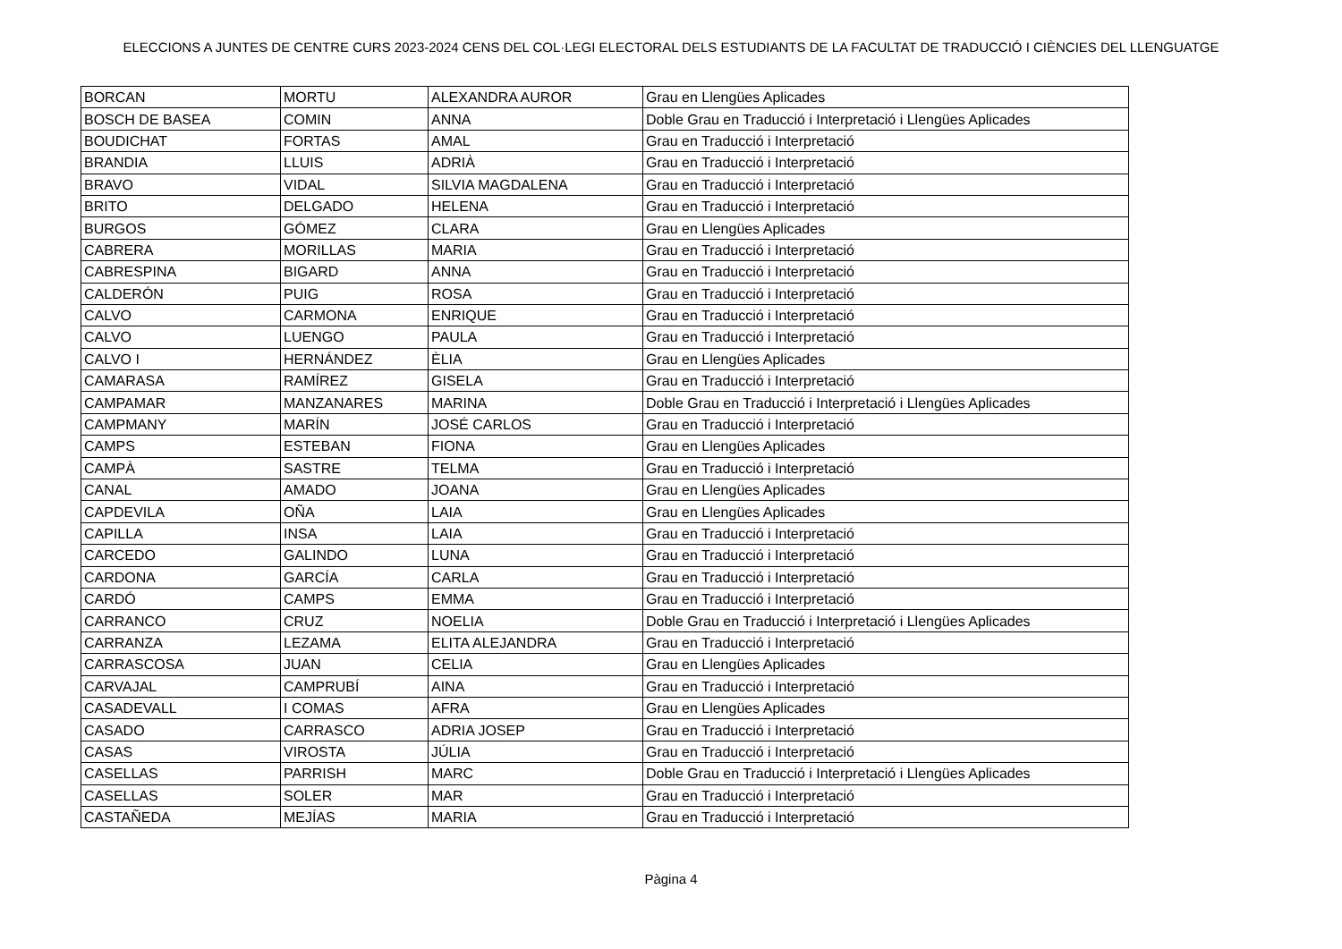ELECCIONS A JUNTES DE CENTRE CURS 2023-2024 CENS DEL COL·LEGI ELECTORAL DELS ESTUDIANTS DE LA FACULTAT DE TRADUCCIÓ I CIÈNCIES DEL LLENGUATGE
| BORCAN | MORTU | ALEXANDRA AUROR | Grau en Llengües Aplicades |
| BOSCH DE BASEA | COMIN | ANNA | Doble Grau en Traducció i Interpretació i Llengües Aplicades |
| BOUDICHAT | FORTAS | AMAL | Grau en Traducció i Interpretació |
| BRANDIA | LLUIS | ADRIÀ | Grau en Traducció i Interpretació |
| BRAVO | VIDAL | SILVIA MAGDALENA | Grau en Traducció i Interpretació |
| BRITO | DELGADO | HELENA | Grau en Traducció i Interpretació |
| BURGOS | GÓMEZ | CLARA | Grau en Llengües Aplicades |
| CABRERA | MORILLAS | MARIA | Grau en Traducció i Interpretació |
| CABRESPINA | BIGARD | ANNA | Grau en Traducció i Interpretació |
| CALDERÓN | PUIG | ROSA | Grau en Traducció i Interpretació |
| CALVO | CARMONA | ENRIQUE | Grau en Traducció i Interpretació |
| CALVO | LUENGO | PAULA | Grau en Traducció i Interpretació |
| CALVO I | HERNÁNDEZ | ÈLIA | Grau en Llengües Aplicades |
| CAMARASA | RAMÍREZ | GISELA | Grau en Traducció i Interpretació |
| CAMPAMAR | MANZANARES | MARINA | Doble Grau en Traducció i Interpretació i Llengües Aplicades |
| CAMPMANY | MARÍN | JOSÉ CARLOS | Grau en Traducció i Interpretació |
| CAMPS | ESTEBAN | FIONA | Grau en Llengües Aplicades |
| CAMPÀ | SASTRE | TELMA | Grau en Traducció i Interpretació |
| CANAL | AMADO | JOANA | Grau en Llengües Aplicades |
| CAPDEVILA | OÑA | LAIA | Grau en Llengües Aplicades |
| CAPILLA | INSA | LAIA | Grau en Traducció i Interpretació |
| CARCEDO | GALINDO | LUNA | Grau en Traducció i Interpretació |
| CARDONA | GARCÍA | CARLA | Grau en Traducció i Interpretació |
| CARDÓ | CAMPS | EMMA | Grau en Traducció i Interpretació |
| CARRANCO | CRUZ | NOELIA | Doble Grau en Traducció i Interpretació i Llengües Aplicades |
| CARRANZA | LEZAMA | ELITA ALEJANDRA | Grau en Traducció i Interpretació |
| CARRASCOSA | JUAN | CELIA | Grau en Llengües Aplicades |
| CARVAJAL | CAMPRUBÍ | AINA | Grau en Traducció i Interpretació |
| CASADEVALL | I COMAS | AFRA | Grau en Llengües Aplicades |
| CASADO | CARRASCO | ADRIA JOSEP | Grau en Traducció i Interpretació |
| CASAS | VIROSTA | JÚLIA | Grau en Traducció i Interpretació |
| CASELLAS | PARRISH | MARC | Doble Grau en Traducció i Interpretació i Llengües Aplicades |
| CASELLAS | SOLER | MAR | Grau en Traducció i Interpretació |
| CASTAÑEDA | MEJÍAS | MARIA | Grau en Traducció i Interpretació |
Pàgina 4